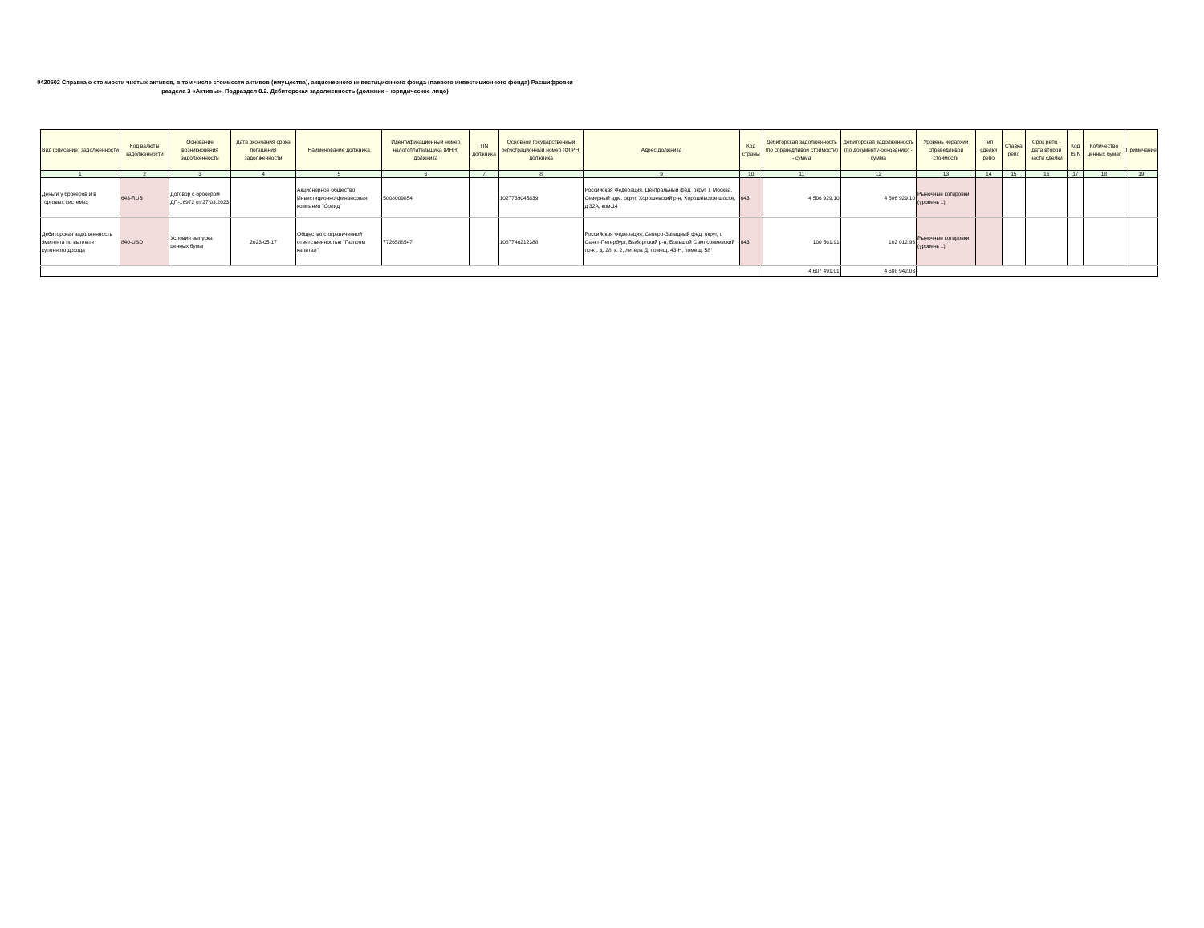0420502 Справка о стоимости чистых активов, в том числе стоимости активов (имущества), акционерного инвестиционного фонда (паевого инвестиционного фонда) Расшифровки раздела 3 «Активы». Подраздел 8.2. Дебиторская задолженность (должник – юридическое лицо)
| Вид (описание) задолженности | Код валюты задолженности | Основание возникновения задолженности | Дата окончания срока погашения задолженности | Наименование должника | Идентификационный номер налогоплательщика (ИНН) должника | TIN должника | Основной государственный регистрационный номер (ОГРН) должника | Адрес должника | Код страны | Дебиторская задолженность (по справедливой стоимости) - сумма | Дебиторская задолженность (по документу-основанию) - сумма | Уровень иерархии справедливой стоимости | Тип сделки репо | Ставка репо | Срок репо - дата второй части сделки | Код ISIN | Количество ценных бумаг | Примечание |
| --- | --- | --- | --- | --- | --- | --- | --- | --- | --- | --- | --- | --- | --- | --- | --- | --- | --- | --- |
| 1 | 2 | 3 | 4 | 5 | 6 | 7 | 8 | 9 | 10 | 11 | 12 | 13 | 14 | 15 | 16 | 17 | 18 | 19 |
| Деньги у брокеров и в торговых системах | 643-RUB | Договор с брокером ДП-16972 от 27.03.2023 | | Акционерное общество Инвестиционно-финансовая компания "Солид" | 5008009854 | | 1027739045839 | Российская Федерация, Центральный фед. округ, г. Москва, Северный адм. округ, Хорошевский р-н, Хорошёвское шоссе, д 32А, ком.14 | 643 | 4 506 929.10 | 4 506 929.10 | Рыночные котировки (уровень 1) | | | | | | |
| Дебиторская задолженность эмитента по выплате купонного дохода | 840-USD | Условия выпуска ценных бумаг | 2023-05-17 | Общество с ограниченной ответственностью "Газпром капитал" | 7726588547 | | 1087746212388 | Российская Федерация, Северо-Западный фед. округ, г. Санкт-Петербург, Выборгский р-н, Большой Сампсониевский пр-кт, д. 28, к. 2, литера Д, помещ. 43-Н, помещ. 58 | 643 | 100 561.91 | 102 012.93 | Рыночные котировки (уровень 1) | | | | | | |
| | | | | | | | | | | 4 607 491.01 | 4 608 942.03 | | | | | | | |